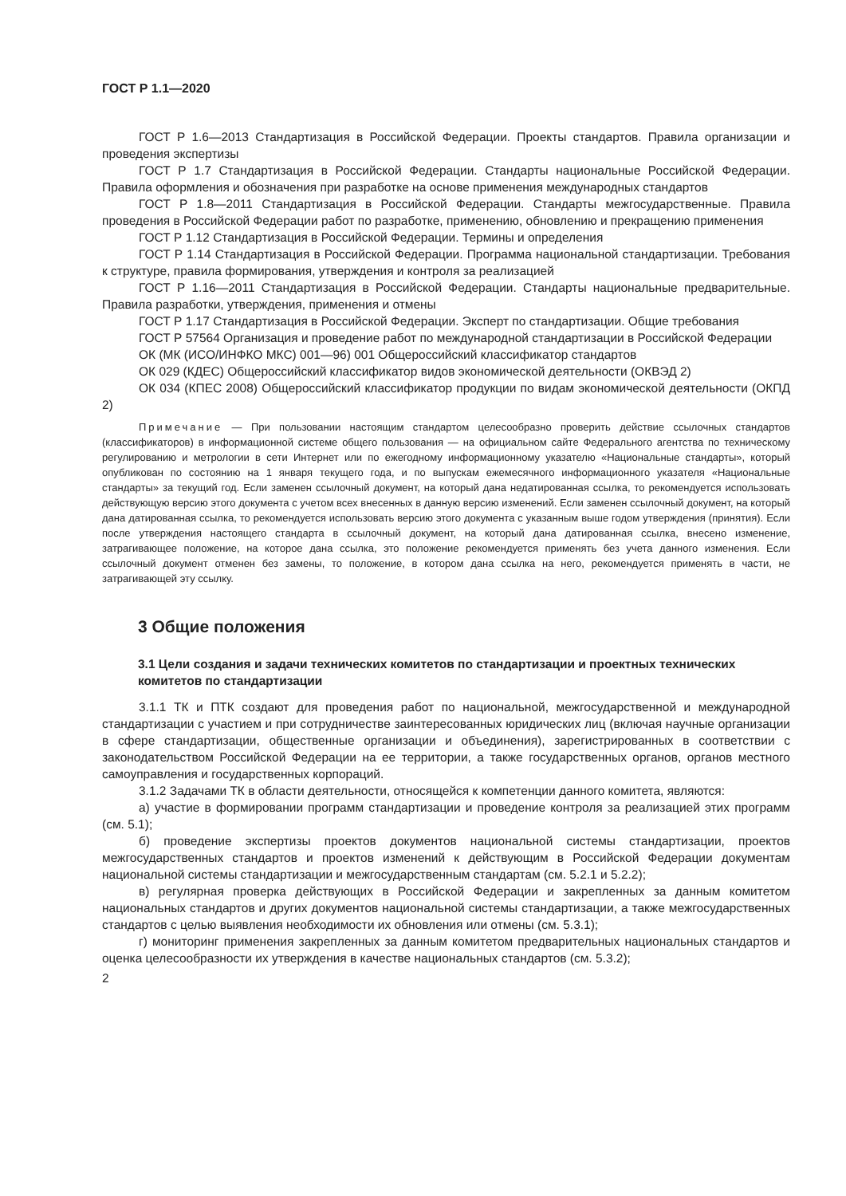ГОСТ Р 1.1—2020
ГОСТ Р 1.6—2013 Стандартизация в Российской Федерации. Проекты стандартов. Правила организации и проведения экспертизы
ГОСТ Р 1.7 Стандартизация в Российской Федерации. Стандарты национальные Российской Федерации. Правила оформления и обозначения при разработке на основе применения международных стандартов
ГОСТ Р 1.8—2011 Стандартизация в Российской Федерации. Стандарты межгосударственные. Правила проведения в Российской Федерации работ по разработке, применению, обновлению и прекращению применения
ГОСТ Р 1.12 Стандартизация в Российской Федерации. Термины и определения
ГОСТ Р 1.14 Стандартизация в Российской Федерации. Программа национальной стандартизации. Требования к структуре, правила формирования, утверждения и контроля за реализацией
ГОСТ Р 1.16—2011 Стандартизация в Российской Федерации. Стандарты национальные предварительные. Правила разработки, утверждения, применения и отмены
ГОСТ Р 1.17 Стандартизация в Российской Федерации. Эксперт по стандартизации. Общие требования
ГОСТ Р 57564 Организация и проведение работ по международной стандартизации в Российской Федерации
ОК (МК (ИСО/ИНФКО МКС) 001—96) 001 Общероссийский классификатор стандартов
ОК 029 (КДЕС) Общероссийский классификатор видов экономической деятельности (ОКВЭД 2)
ОК 034 (КПЕС 2008) Общероссийский классификатор продукции по видам экономической деятельности (ОКПД 2)
Примечание — При пользовании настоящим стандартом целесообразно проверить действие ссылочных стандартов (классификаторов) в информационной системе общего пользования — на официальном сайте Федерального агентства по техническому регулированию и метрологии в сети Интернет или по ежегодному информационному указателю «Национальные стандарты», который опубликован по состоянию на 1 января текущего года, и по выпускам ежемесячного информационного указателя «Национальные стандарты» за текущий год. Если заменен ссылочный документ, на который дана недатированная ссылка, то рекомендуется использовать действующую версию этого документа с учетом всех внесенных в данную версию изменений. Если заменен ссылочный документ, на который дана датированная ссылка, то рекомендуется использовать версию этого документа с указанным выше годом утверждения (принятия). Если после утверждения настоящего стандарта в ссылочный документ, на который дана датированная ссылка, внесено изменение, затрагивающее положение, на которое дана ссылка, это положение рекомендуется применять без учета данного изменения. Если ссылочный документ отменен без замены, то положение, в котором дана ссылка на него, рекомендуется применять в части, не затрагивающей эту ссылку.
3 Общие положения
3.1 Цели создания и задачи технических комитетов по стандартизации и проектных технических комитетов по стандартизации
3.1.1 ТК и ПТК создают для проведения работ по национальной, межгосударственной и международной стандартизации с участием и при сотрудничестве заинтересованных юридических лиц (включая научные организации в сфере стандартизации, общественные организации и объединения), зарегистрированных в соответствии с законодательством Российской Федерации на ее территории, а также государственных органов, органов местного самоуправления и государственных корпораций.
3.1.2 Задачами ТК в области деятельности, относящейся к компетенции данного комитета, являются:
а) участие в формировании программ стандартизации и проведение контроля за реализацией этих программ (см. 5.1);
б) проведение экспертизы проектов документов национальной системы стандартизации, проектов межгосударственных стандартов и проектов изменений к действующим в Российской Федерации документам национальной системы стандартизации и межгосударственным стандартам (см. 5.2.1 и 5.2.2);
в) регулярная проверка действующих в Российской Федерации и закрепленных за данным комитетом национальных стандартов и других документов национальной системы стандартизации, а также межгосударственных стандартов с целью выявления необходимости их обновления или отмены (см. 5.3.1);
г) мониторинг применения закрепленных за данным комитетом предварительных национальных стандартов и оценка целесообразности их утверждения в качестве национальных стандартов (см. 5.3.2);
2